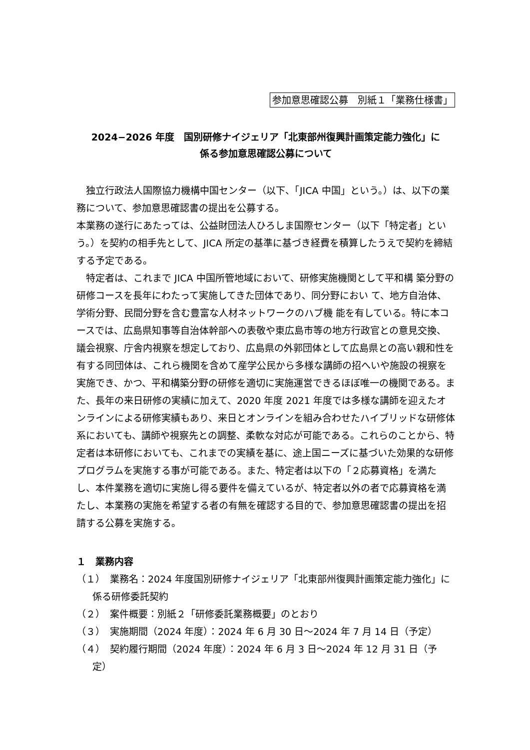参加意思確認公募　別紙１「業務仕様書」
2024−2026 年度　国別研修ナイジェリア「北東部州復興計画策定能力強化」に
係る参加意思確認公募について
　独立行政法人国際協力機構中国センター（以下、「JICA 中国」という。）は、以下の業務について、参加意思確認書の提出を公募する。
本業務の遂行にあたっては、公益財団法人ひろしま国際センター（以下「特定者」という。）を契約の相手先として、JICA 所定の基準に基づき経費を積算したうえで契約を締結する予定である。
　特定者は、これまで JICA 中国所管地域において、研修実施機関として平和構 築分野の研修コースを長年にわたって実施してきた団体であり、同分野におい て、地方自治体、学術分野、民間分野を含む豊富な人材ネットワークのハブ機 能を有している。特に本コースでは、広島県知事等自治体幹部への表敬や東広島市等の地方行政官との意見交換、議会視察、庁舎内視察を想定しており、広島県の外郭団体として広島県との高い親和性を有する同団体は、これら機関を含めて産学公民から多様な講師の招へいや施設の視察を実施でき、かつ、平和構築分野の研修を適切に実施運営できるほぼ唯一の機関である。また、長年の来日研修の実績に加えて、2020 年度 2021 年度では多様な講師を迎えたオンラインによる研修実績もあり、来日とオンラインを組み合わせたハイブリッドな研修体系においても、講師や視察先との調整、柔軟な対応が可能である。これらのことから、特定者は本研修においても、これまでの実績を基に、途上国ニーズに基づいた効果的な研修プログラムを実施する事が可能である。また、特定者は以下の「２応募資格」を満たし、本件業務を適切に実施し得る要件を備えているが、特定者以外の者で応募資格を満たし、本業務の実施を希望する者の有無を確認する目的で、参加意思確認書の提出を招請する公募を実施する。
１　業務内容
（１）　業務名：2024 年度国別研修ナイジェリア「北東部州復興計画策定能力強化」に係る研修委託契約
（２）　案件概要：別紙２「研修委託業務概要」のとおり
（３）　実施期間（2024 年度）：2024 年 6 月 30 日～2024 年 7 月 14 日（予定）
（４）　契約履行期間（2024 年度）：2024 年 6 月 3 日～2024 年 12 月 31 日（予定）